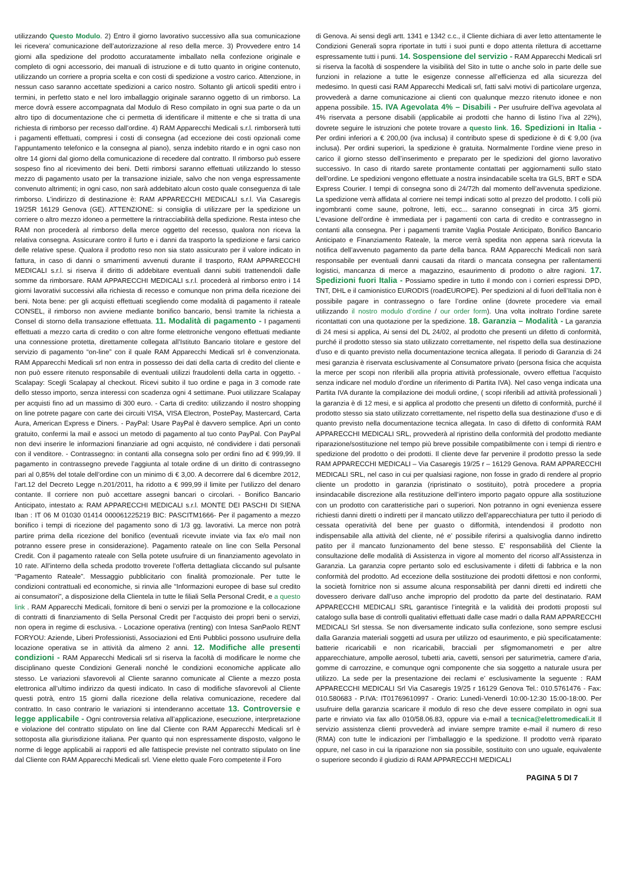utilizzando Questo Modulo. 2) Entro il giorno lavorativo successivo alla sua comunicazione lei ricevera’ comunicazione dell’autorizzazione al reso della merce. 3) Provvedere entro 14 giorni alla spedizione del prodotto accuratamente imballato nella confezione originale e completo di ogni accessorio, dei manuali di istruzione e di tutto quanto in origine contenuto, utilizzando un corriere a propria scelta e con costi di spedizione a vostro carico. Attenzione, in nessun caso saranno accettate spedizioni a carico nostro. Soltanto gli articoli spediti entro i termini, in perfetto stato e nel loro imballaggio originale saranno oggetto di un rimborso. La merce dovrà essere accompagnata dal Modulo di Reso compilato in ogni sua parte o da un altro tipo di documentazione che ci permetta di identificare il mittente e che si tratta di una richiesta di rimborso per recesso dall’ordine. 4) RAM Apparecchi Medicali s.r.l. rimborserà tutti i pagamenti effettuati, compresi i costi di consegna (ad eccezione dei costi opzionali come l’appuntamento telefonico e la consegna al piano), senza indebito ritardo e in ogni caso non oltre 14 giorni dal giorno della comunicazione di recedere dal contratto. Il rimborso può essere sospeso fino al ricevimento dei beni. Detti rimborsi saranno effettuati utilizzando lo stesso mezzo di pagamento usato per la transazione iniziale, salvo che non venga espressamente convenuto altrimenti; in ogni caso, non sarà addebitato alcun costo quale conseguenza di tale rimborso. L’indirizzo di destinazione è: RAM APPARECCHI MEDICALI s.r.l. Via Casaregis 19/25R 16129 Genova (GE). ATTENZIONE: si consiglia di utilizzare per la spedizione un corriere o altro mezzo idoneo a permettere la rintracciabilità della spedizione. Resta inteso che RAM non procederà al rimborso della merce oggetto del recesso, qualora non riceva la relativa consegna. Assicurare contro il furto e i danni da trasporto la spedizione e farsi carico delle relative spese. Qualora il prodotto reso non sia stato assicurato per il valore indicato in fattura, in caso di danni o smarrimenti avvenuti durante il trasporto, RAM APPARECCHI MEDICALI s.r.l. si riserva il diritto di addebitare eventuali danni subiti trattenendoli dalle somme da rimborsare. RAM APPARECCHI MEDICALI s.r.l. procederà al rimborso entro i 14 giorni lavorativi successivi alla richiesta di recesso e comunque non prima della ricezione dei beni. Nota bene: per gli acquisti effettuati scegliendo come modalità di pagamento il rateale CONSEL, il rimborso non avviene mediante bonifico bancario, bensì tramite la richiesta a Consel di storno della transazione effettuata. 11. Modalità di pagamento - I pagamenti effettuati a mezzo carta di credito o con altre forme elettroniche vengono effettuati mediante una connessione protetta, direttamente collegata all’Istituto Bancario titolare e gestore del servizio di pagamento “on-line” con il quale RAM Apparecchi Medicali srl è convenzionata. RAM Apparecchi Medicali srl non entra in possesso dei dati della carta di credito del cliente e non può essere ritenuto responsabile di eventuali utilizzi fraudolenti della carta in oggetto. - Scalapay: Scegli Scalapay al checkout. Ricevi subito il tuo ordine e paga in 3 comode rate dello stesso importo, senza interessi con scadenza ogni 4 settimane. Puoi utilizzare Scalapay per acquisti fino ad un massimo di 300 euro. - Carta di credito: utilizzando il nostro shopping on line potrete pagare con carte dei circuiti VISA, VISA Electron, PostePay, Mastercard, Carta Aura, American Express e Diners. - PayPal: Usare PayPal è davvero semplice. Apri un conto gratuito, confermi la mail e associ un metodo di pagamento al tuo conto PayPal. Con PayPal non devi inserire le informazioni finanziarie ad ogni acquisto, né condividere i dati personali con il venditore. - Contrassegno: in contanti alla consegna solo per ordini fino ad € 999,99. Il pagamento in contrassegno prevede l’aggiunta al totale ordine di un diritto di contrassegno pari al 0,85% del totale dell’ordine con un minimo di € 3,00. A decorrere dal 6 dicembre 2012, l’art.12 del Decreto Legge n.201/2011, ha ridotto a € 999,99 il limite per l’utilizzo del denaro contante. Il corriere non può accettare assegni bancari o circolari. - Bonifico Bancario Anticipato, intestato a: RAM APPARECCHI MEDICALI s.r.l. MONTE DEI PASCHI DI SIENA Iban : IT 06 M 01030 01414 000061225219 BIC: PASCITM1666- Per il pagamento a mezzo bonifico i tempi di ricezione del pagamento sono di 1/3 gg. lavorativi. La merce non potrà partire prima della ricezione del bonifico (eventuali ricevute inviate via fax e/o mail non potranno essere prese in considerazione). Pagamento rateale on line con Sella Personal Credit. Con il pagamento rateale con Sella potete usufruire di un finanziamento agevolato in 10 rate. All’interno della scheda prodotto troverete l’offerta dettagliata cliccando sul pulsante “Pagamento Rateale”. Messaggio pubblicitario con finalità promozionale. Per tutte le condizioni contrattuali ed economiche, si rinvia alle “Informazioni europee di base sul credito ai consumatori”, a disposizione della Clientela in tutte le filiali Sella Personal Credit, e a questo link . RAM Apparecchi Medicali, fornitore di beni o servizi per la promozione e la collocazione di contratti di finanziamento di Sella Personal Credit per l’acquisto dei propri beni o servizi, non opera in regime di esclusiva. - Locazione operativa (renting) con Intesa SanPaolo RENT FORYOU: Aziende, Liberi Professionisti, Associazioni ed Enti Pubblici possono usufruire della locazione operativa se in attività da almeno 2 anni. 12. Modifiche alle presenti condizioni - RAM Apparecchi Medicali srl si riserva la facoltà di modificare le norme che disciplinano queste Condizioni Generali nonché le condizioni economiche applicate allo stesso. Le variazioni sfavorevoli al Cliente saranno comunicate al Cliente a mezzo posta elettronica all’ultimo indirizzo da questi indicato. In caso di modifiche sfavorevoli al Cliente questi potrà, entro 15 giorni dalla ricezione della relativa comunicazione, recedere dal contratto. In caso contrario le variazioni si intenderanno accettate 13. Controversie e legge applicabile - Ogni controversia relativa all’applicazione, esecuzione, interpretazione e violazione del contratto stipulato on line dal Cliente con RAM Apparecchi Medicali srl è sottoposta alla giurisdizione italiana. Per quanto qui non espressamente disposto, valgono le norme di legge applicabili ai rapporti ed alle fattispecie previste nel contratto stipulato on line dal Cliente con RAM Apparecchi Medicali srl. Viene eletto quale Foro competente il Foro
di Genova. Ai sensi degli artt. 1341 e 1342 c.c., il Cliente dichiara di aver letto attentamente le Condizioni Generali sopra riportate in tutti i suoi punti e dopo attenta rilettura di accettarne espressamente tutti i punti. 14. Sospensione del servizio - RAM Apparecchi Medicali srl si riserva la facoltà di sospendere la visibilità del Sito in tutte o anche solo in parte delle sue funzioni in relazione a tutte le esigenze connesse all’efficienza ed alla sicurezza del medesimo. In questi casi RAM Apparecchi Medicali srl, fatti salvi motivi di particolare urgenza, provvederà a darne comunicazione ai clienti con qualunque mezzo ritenuto idonee e non appena possibile. 15. IVA Agevolata 4% – Disabili - Per usufruire dell’iva agevolata al 4% riservata a persone disabili (applicabile ai prodotti che hanno di listino l’iva al 22%), dovrete seguire le istruzioni che potete trovare a questo link. 16. Spedizioni in Italia - Per ordini inferiori a € 200,00 (iva inclusa) il contributo spese di spedizione è di € 9,00 (iva inclusa). Per ordini superiori, la spedizione è gratuita. Normalmente l’ordine viene preso in carico il giorno stesso dell’inserimento e preparato per le spedizioni del giorno lavorativo successivo. In caso di ritardo sarete prontamente contattati per aggiornamenti sullo stato dell’ordine. Le spedizioni vengono effettuate a nostra insindacabile scelta tra GLS, BRT e SDA Express Courier. I tempi di consegna sono di 24/72h dal momento dell’avvenuta spedizione. La spedizione verrà affidata al corriere nei tempi indicati sotto al prezzo del prodotto. I colli più ingombranti come saune, poltrone, letti, ecc... saranno consegnati in circa 3/5 giorni. L’evasione dell’ordine è immediata per i pagamenti con carta di credito e contrassegno in contanti alla consegna. Per i pagamenti tramite Vaglia Postale Anticipato, Bonifico Bancario Anticipato e Finanziamento Rateale, la merce verrà spedita non appena sarà ricevuta la notifica dell’avvenuto pagamento da parte della banca. RAM Apparecchi Medicali non sarà responsabile per eventuali danni causati da ritardi o mancata consegna per rallentamenti logistici, mancanza di merce a magazzino, esaurimento di prodotto o altre ragioni. 17. Spedizioni fuori Italia - Possiamo spedire in tutto il mondo con i corrieri espressi DPD, TNT, DHL e il camionistico EURODIS (roadEUROPE). Per spedizioni al di fuori dell’Italia non è possibile pagare in contrassegno o fare l’ordine online (dovrete procedere via email utilizzando il nostro modulo d’ordine / our order form). Una volta inoltrato l’ordine sarete ricontattati con una quotazione per la spedizione. 18. Garanzia – Modalità - La garanzia di 24 mesi si applica, Ai sensi del DL 24/02, al prodotto che presenti un difetto di conformità, purché il prodotto stesso sia stato utilizzato correttamente, nel rispetto della sua destinazione d’uso e di quanto previsto nella documentazione tecnica allegata. Il periodo di Garanzia di 24 mesi garanzia è riservata esclusivamente al Consumatore privato (persona fisica che acquista la merce per scopi non riferibili alla propria attività professionale, ovvero effettua l’acquisto senza indicare nel modulo d’ordine un riferimento di Partita IVA). Nel caso venga indicata una Partita IVA durante la compilazione dei moduli ordine, ( scopi riferibili ad attività professionali ) la garanzia è di 12 mesi, e si applica al prodotto che presenti un difetto di conformità, purché il prodotto stesso sia stato utilizzato correttamente, nel rispetto della sua destinazione d’uso e di quanto previsto nella documentazione tecnica allegata. In caso di difetto di conformità RAM APPARECCHI MEDICALI SRL, provvederà al ripristino della conformità del prodotto mediante riparazione/sostituzione nel tempo più breve possibile compatibilmente con i tempi di rientro e spedizione del prodotto o dei prodotti. Il cliente deve far pervenire il prodotto presso la sede RAM APPARECCHI MEDICALI – Via Casaregis 19/25 r – 16129 Genova. RAM APPARECCHI MEDICALI SRL, nel caso in cui per qualsiasi ragione, non fosse in grado di rendere al proprio cliente un prodotto in garanzia (ripristinato o sostituito), potrà procedere a propria insindacabile discrezione alla restituzione dell’intero importo pagato oppure alla sostituzione con un prodotto con caratteristiche pari o superiori. Non potranno in ogni evenienza essere richiesti danni diretti o indiretti per il mancato utilizzo dell’apparecchiatura per tutto il periodo di cessata operatività del bene per guasto o difformità, intendendosi il prodotto non indispensabile alla attività del cliente, né e’ possibile riferirsi a qualsivoglia danno indiretto patito per il mancato funzionamento del bene stesso. E’ responsabilità del Cliente la consultazione delle modalità di Assistenza in vigore al momento del ricorso all’Assistenza in Garanzia. La garanzia copre pertanto solo ed esclusivamente i difetti di fabbrica e la non conformità del prodotto. Ad eccezione della sostituzione dei prodotti difettosi e non conformi, la società fornitrice non si assume alcuna responsabilità per danni diretti ed indiretti che dovessero derivare dall’uso anche improprio del prodotto da parte del destinatario. RAM APPARECCHI MEDICALI SRL garantisce l’integrità e la validità dei prodotti proposti sul catalogo sulla base di controlli qualitativi effettuati dalle case madri o dalla RAM APPARECCHI MEDICALI Srl stessa. Se non diversamente indicato sulla confezione, sono sempre esclusi dalla Garanzia materiali soggetti ad usura per utilizzo od esaurimento, e più specificatamente: batterie ricaricabili e non ricaricabili, bracciali per sfigmomanometri e per altre apparecchiature, ampolle aerosol, tubetti aria, cavetti, sensori per saturimetria, camere d’aria, gomme di carrozzine, e comunque ogni componente che sia soggetto a naturale usura per utilizzo. La sede per la presentazione dei reclami e’ esclusivamente la seguente : RAM APPARECCHI MEDICALI Srl Via Casaregis 19/25 r 16129 Genova Tel.: 010.5761476 - Fax: 010.580683 - P.IVA: IT01769610997 - Orario: Lunedì-Venerdì 10:00-12:30 15:00-18:00. Per usufruire della garanzia scaricare il modulo di reso che deve essere compilato in ogni sua parte e rinviato via fax allo 010/58.06.83, oppure via e-mail a tecnica@elettromedicali.it Il servizio assistenza clienti provvederà ad inviare sempre tramite e-mail il numero di reso (RMA) con tutte le indicazioni per l’imballaggio e la spedizione. Il prodotto verrà riparato oppure, nel caso in cui la riparazione non sia possibile, sostituito con uno uguale, equivalente o superiore secondo il giudizio di RAM APPARECCHI MEDICALI
PAGINA 5 DI 7